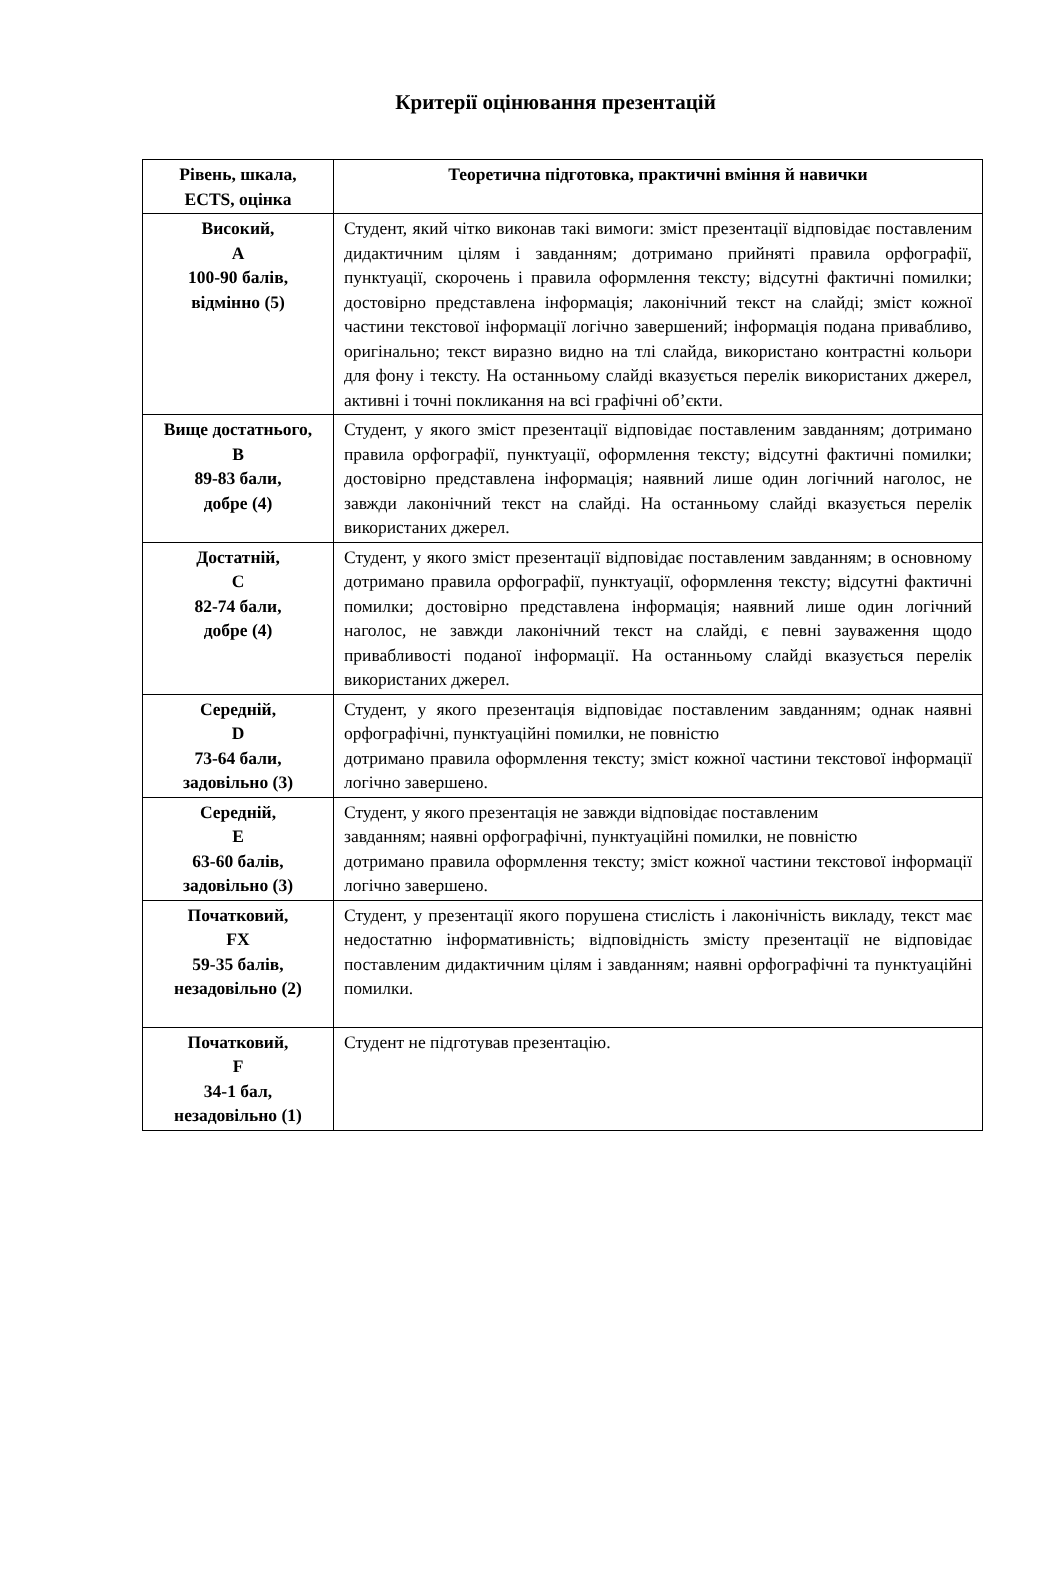Критерії оцінювання презентацій
| Рівень, шкала, ECTS, оцінка | Теоретична підготовка, практичні вміння й навички |
| --- | --- |
| Високий, A 100-90 балів, відмінно (5) | Студент, який чітко виконав такі вимоги: зміст презентації відповідає поставленим дидактичним цілям і завданням; дотримано прийняті правила орфографії, пунктуації, скорочень і правила оформлення тексту; відсутні фактичні помилки; достовірно представлена інформація; лаконічний текст на слайді; зміст кожної частини текстової інформації логічно завершений; інформація подана привабливо, оригінально; текст виразно видно на тлі слайда, використано контрастні кольори для фону і тексту. На останньому слайді вказується перелік використаних джерел, активні і точні покликання на всі графічні об’єкти. |
| Вище достатнього, B 89-83 бали, добре (4) | Студент, у якого зміст презентації відповідає поставленим завданням; дотримано правила орфографії, пунктуації, оформлення тексту; відсутні фактичні помилки; достовірно представлена інформація; наявний лише один логічний наголос, не завжди лаконічний текст на слайді. На останньому слайді вказується перелік використаних джерел. |
| Достатній, C 82-74 бали, добре (4) | Студент, у якого зміст презентації відповідає поставленим завданням; в основному дотримано правила орфографії, пунктуації, оформлення тексту; відсутні фактичні помилки; достовірно представлена інформація; наявний лише один логічний наголос, не завжди лаконічний текст на слайді, є певні зауваження щодо привабливості поданої інформації. На останньому слайді вказується перелік використаних джерел. |
| Середній, D 73-64 бали, задовільно (3) | Студент, у якого презентація відповідає поставленим завданням; однак наявні орфографічні, пунктуаційні помилки, не повністю дотримано правила оформлення тексту; зміст кожної частини текстової інформації логічно завершено. |
| Середній, E 63-60 балів, задовільно (3) | Студент, у якого презентація не завжди відповідає поставленим завданням; наявні орфографічні, пунктуаційні помилки, не повністю дотримано правила оформлення тексту; зміст кожної частини текстової інформації логічно завершено. |
| Початковий, FX 59-35 балів, незадовільно (2) | Студент, у презентації якого порушена стислість і лаконічність викладу, текст має недостатню інформативність; відповідність змісту презентації не відповідає поставленим дидактичним цілям і завданням; наявні орфографічні та пунктуаційні помилки. |
| Початковий, F 34-1 бал, незадовільно (1) | Студент не підготував презентацію. |